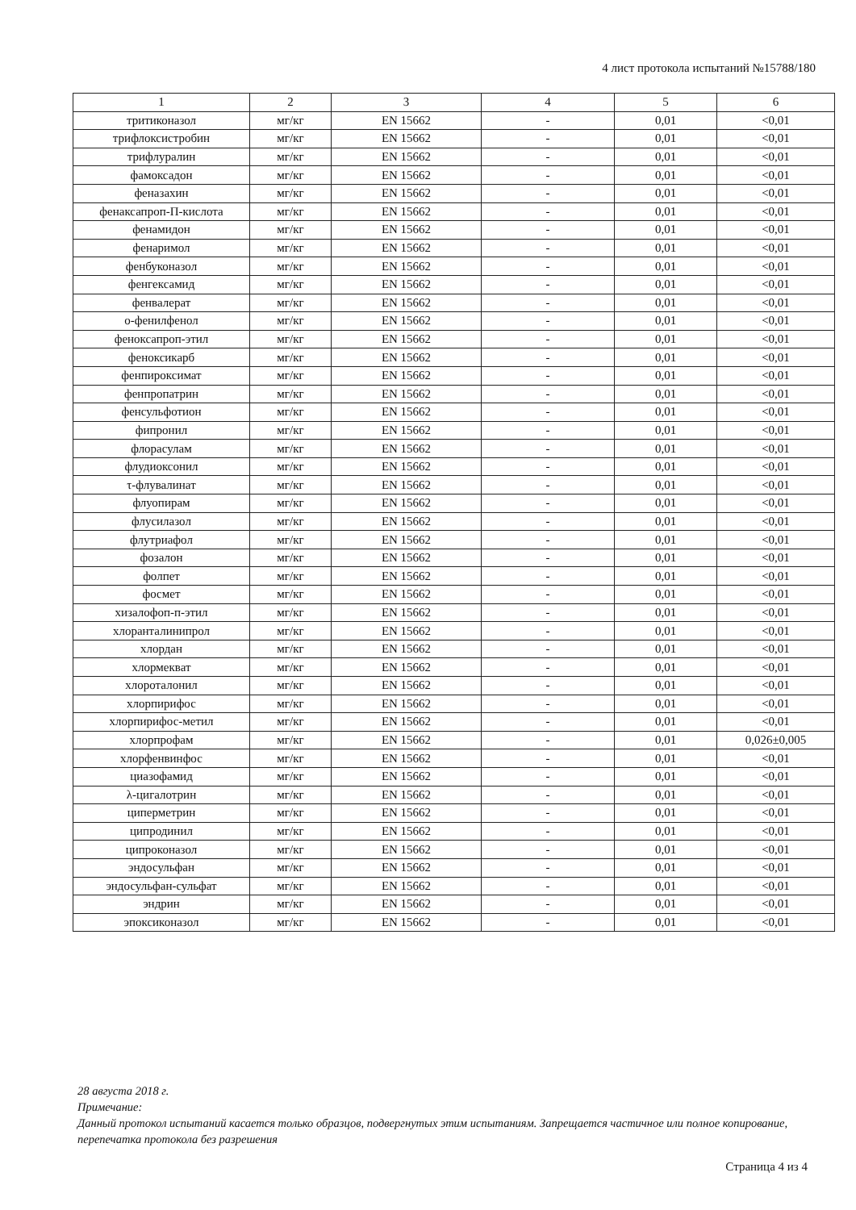4 лист протокола испытаний №15788/180
| 1 | 2 | 3 | 4 | 5 | 6 |
| --- | --- | --- | --- | --- | --- |
| тритиконазол | мг/кг | EN 15662 | - | 0,01 | <0,01 |
| трифлоксистробин | мг/кг | EN 15662 | - | 0,01 | <0,01 |
| трифлуралин | мг/кг | EN 15662 | - | 0,01 | <0,01 |
| фамоксадон | мг/кг | EN 15662 | - | 0,01 | <0,01 |
| феназахин | мг/кг | EN 15662 | - | 0,01 | <0,01 |
| фенаксапроп-П-кислота | мг/кг | EN 15662 | - | 0,01 | <0,01 |
| фенамидон | мг/кг | EN 15662 | - | 0,01 | <0,01 |
| фенаримол | мг/кг | EN 15662 | - | 0,01 | <0,01 |
| фенбуконазол | мг/кг | EN 15662 | - | 0,01 | <0,01 |
| фенгексамид | мг/кг | EN 15662 | - | 0,01 | <0,01 |
| фенвалерат | мг/кг | EN 15662 | - | 0,01 | <0,01 |
| о-фенилфенол | мг/кг | EN 15662 | - | 0,01 | <0,01 |
| феноксапроп-этил | мг/кг | EN 15662 | - | 0,01 | <0,01 |
| феноксикарб | мг/кг | EN 15662 | - | 0,01 | <0,01 |
| фенпироксимат | мг/кг | EN 15662 | - | 0,01 | <0,01 |
| фенпропатрин | мг/кг | EN 15662 | - | 0,01 | <0,01 |
| фенсульфотион | мг/кг | EN 15662 | - | 0,01 | <0,01 |
| фипронил | мг/кг | EN 15662 | - | 0,01 | <0,01 |
| флорасулам | мг/кг | EN 15662 | - | 0,01 | <0,01 |
| флудиоксонил | мг/кг | EN 15662 | - | 0,01 | <0,01 |
| τ-флувалинат | мг/кг | EN 15662 | - | 0,01 | <0,01 |
| флуопирам | мг/кг | EN 15662 | - | 0,01 | <0,01 |
| флусилазол | мг/кг | EN 15662 | - | 0,01 | <0,01 |
| флутриафол | мг/кг | EN 15662 | - | 0,01 | <0,01 |
| фозалон | мг/кг | EN 15662 | - | 0,01 | <0,01 |
| фолпет | мг/кг | EN 15662 | - | 0,01 | <0,01 |
| фосмет | мг/кг | EN 15662 | - | 0,01 | <0,01 |
| хизалофоп-п-этил | мг/кг | EN 15662 | - | 0,01 | <0,01 |
| хлоранталинипрол | мг/кг | EN 15662 | - | 0,01 | <0,01 |
| хлордан | мг/кг | EN 15662 | - | 0,01 | <0,01 |
| хлормекват | мг/кг | EN 15662 | - | 0,01 | <0,01 |
| хлороталонил | мг/кг | EN 15662 | - | 0,01 | <0,01 |
| хлорпирифос | мг/кг | EN 15662 | - | 0,01 | <0,01 |
| хлорпирифос-метил | мг/кг | EN 15662 | - | 0,01 | <0,01 |
| хлорпрофам | мг/кг | EN 15662 | - | 0,01 | 0,026±0,005 |
| хлорфенвинфос | мг/кг | EN 15662 | - | 0,01 | <0,01 |
| циазофамид | мг/кг | EN 15662 | - | 0,01 | <0,01 |
| λ-цигалотрин | мг/кг | EN 15662 | - | 0,01 | <0,01 |
| циперметрин | мг/кг | EN 15662 | - | 0,01 | <0,01 |
| ципродинил | мг/кг | EN 15662 | - | 0,01 | <0,01 |
| ципроконазол | мг/кг | EN 15662 | - | 0,01 | <0,01 |
| эндосульфан | мг/кг | EN 15662 | - | 0,01 | <0,01 |
| эндосульфан-сульфат | мг/кг | EN 15662 | - | 0,01 | <0,01 |
| эндрин | мг/кг | EN 15662 | - | 0,01 | <0,01 |
| эпоксиконазол | мг/кг | EN 15662 | - | 0,01 | <0,01 |
28 августа 2018 г.
Примечание:
Данный протокол испытаний касается только образцов, подвергнутых этим испытаниям. Запрещается частичное или полное копирование, перепечатка протокола без разрешения
Страница 4 из 4